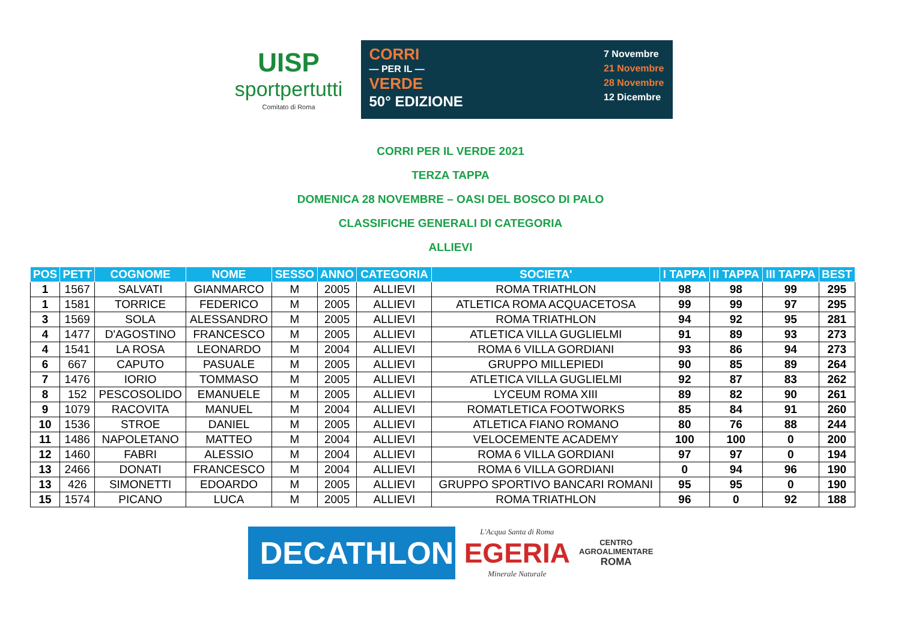UISP
sportpertutti
Comitato di Roma
CORRI
— PER IL —
VERDE
50° EDIZIONE
7 Novembre
21 Novembre
28 Novembre
12 Dicembre
CORRI PER IL VERDE 2021
TERZA TAPPA
DOMENICA 28 NOVEMBRE – OASI DEL BOSCO DI PALO
CLASSIFICHE GENERALI DI CATEGORIA
ALLIEVI
| POS | PETT | COGNOME | NOME | SESSO | ANNO | CATEGORIA | SOCIETA' | I TAPPA | II TAPPA | III TAPPA | BEST |
| --- | --- | --- | --- | --- | --- | --- | --- | --- | --- | --- | --- |
| 1 | 1567 | SALVATI | GIANMARCO | M | 2005 | ALLIEVI | ROMA TRIATHLON | 98 | 98 | 99 | 295 |
| 1 | 1581 | TORRICE | FEDERICO | M | 2005 | ALLIEVI | ATLETICA ROMA ACQUACETOSA | 99 | 99 | 97 | 295 |
| 3 | 1569 | SOLA | ALESSANDRO | M | 2005 | ALLIEVI | ROMA TRIATHLON | 94 | 92 | 95 | 281 |
| 4 | 1477 | D'AGOSTINO | FRANCESCO | M | 2005 | ALLIEVI | ATLETICA VILLA GUGLIELMI | 91 | 89 | 93 | 273 |
| 4 | 1541 | LA ROSA | LEONARDO | M | 2004 | ALLIEVI | ROMA 6 VILLA GORDIANI | 93 | 86 | 94 | 273 |
| 6 | 667 | CAPUTO | PASUALE | M | 2005 | ALLIEVI | GRUPPO MILLEPIEDI | 90 | 85 | 89 | 264 |
| 7 | 1476 | IORIO | TOMMASO | M | 2005 | ALLIEVI | ATLETICA VILLA GUGLIELMI | 92 | 87 | 83 | 262 |
| 8 | 152 | PESCOSOLIDO | EMANUELE | M | 2005 | ALLIEVI | LYCEUM ROMA XIII | 89 | 82 | 90 | 261 |
| 9 | 1079 | RACOVITA | MANUEL | M | 2004 | ALLIEVI | ROMATLETICA FOOTWORKS | 85 | 84 | 91 | 260 |
| 10 | 1536 | STROE | DANIEL | M | 2005 | ALLIEVI | ATLETICA FIANO ROMANO | 80 | 76 | 88 | 244 |
| 11 | 1486 | NAPOLETANO | MATTEO | M | 2004 | ALLIEVI | VELOCEMENTE ACADEMY | 100 | 100 | 0 | 200 |
| 12 | 1460 | FABRI | ALESSIO | M | 2004 | ALLIEVI | ROMA 6 VILLA GORDIANI | 97 | 97 | 0 | 194 |
| 13 | 2466 | DONATI | FRANCESCO | M | 2004 | ALLIEVI | ROMA 6 VILLA GORDIANI | 0 | 94 | 96 | 190 |
| 13 | 426 | SIMONETTI | EDOARDO | M | 2005 | ALLIEVI | GRUPPO SPORTIVO BANCARI ROMANI | 95 | 95 | 0 | 190 |
| 15 | 1574 | PICANO | LUCA | M | 2005 | ALLIEVI | ROMA TRIATHLON | 96 | 0 | 92 | 188 |
DECATHLON
L'Acqua Santa di Roma
EGERIA
Minerale Naturale
CENTRO
AGROALIMENTARE
ROMA